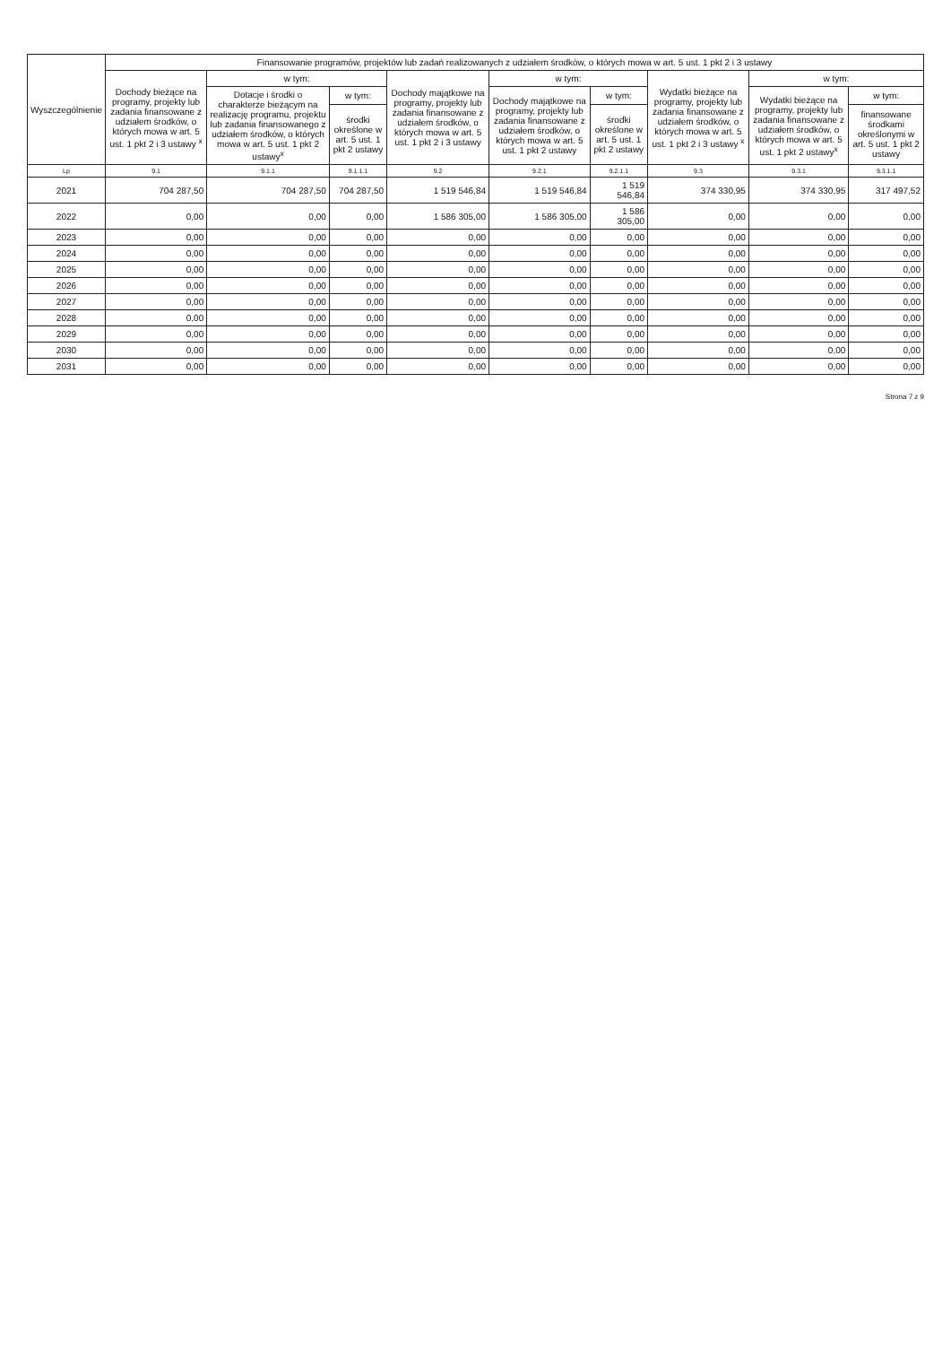| Wyszczególnienie | Finansowanie programów, projektów lub zadań realizowanych z udziałem środków, o których mowa w art. 5 ust. 1 pkt 2 i 3 ustawy | | | | | | | | |
| --- | --- | --- | --- | --- | --- | --- | --- | --- | --- |
| | Dochody bieżące na programy, projekty lub zadania finansowane z udziałem środków, o których mowa w art. 5 ust. 1 pkt 2 i 3 ustawy <sup>x</sup> | w tym: | | Dochody majątkowe na programy, projekty lub zadania finansowane z udziałem środków, o których mowa w art. 5 ust. 1 pkt 2 i 3 ustawy | w tym: | | Wydatki bieżące na programy, projekty lub zadania finansowane z udziałem środków, o których mowa w art. 5 ust. 1 pkt 2 i 3 ustawy <sup>x</sup> | w tym: | |
| | | Dotacje i środki o charakterze bieżącym na realizację programu, projektu lub zadania finansowanego z udziałem środków, o których mowa w art. 5 ust. 1 pkt 2 ustawy<sup>x</sup> | w tym: | | Dochody majątkowe na programy, projekty lub zadania finansowane z udziałem środków, o których mowa w art. 5 ust. 1 pkt 2 ustawy | w tym: | | Wydatki bieżące na programy, projekty lub zadania finansowane z udziałem środków, o których mowa w art. 5 ust. 1 pkt 2 ustawy<sup>x</sup> | w tym: |
| | | | środki określone w art. 5 ust. 1 pkt 2 ustawy | | | środki określone w art. 5 ust. 1 pkt 2 ustawy | | | finansowane środkami określonymi w art. 5 ust. 1 pkt 2 ustawy |
| Lp | 9.1 | 9.1.1 | 9.1.1.1 | 9.2 | 9.2.1 | 9.2.1.1 | 9.3 | 9.3.1 | 9.3.1.1 |
| 2021 | 704 287,50 | 704 287,50 | 704 287,50 | 1 519 546,84 | 1 519 546,84 | 1 519 546,84 | 374 330,95 | 374 330,95 | 317 497,52 |
| 2022 | 0,00 | 0,00 | 0,00 | 1 586 305,00 | 1 586 305,00 | 1 586 305,00 | 0,00 | 0,00 | 0,00 |
| 2023 | 0,00 | 0,00 | 0,00 | 0,00 | 0,00 | 0,00 | 0,00 | 0,00 | 0,00 |
| 2024 | 0,00 | 0,00 | 0,00 | 0,00 | 0,00 | 0,00 | 0,00 | 0,00 | 0,00 |
| 2025 | 0,00 | 0,00 | 0,00 | 0,00 | 0,00 | 0,00 | 0,00 | 0,00 | 0,00 |
| 2026 | 0,00 | 0,00 | 0,00 | 0,00 | 0,00 | 0,00 | 0,00 | 0,00 | 0,00 |
| 2027 | 0,00 | 0,00 | 0,00 | 0,00 | 0,00 | 0,00 | 0,00 | 0,00 | 0,00 |
| 2028 | 0,00 | 0,00 | 0,00 | 0,00 | 0,00 | 0,00 | 0,00 | 0,00 | 0,00 |
| 2029 | 0,00 | 0,00 | 0,00 | 0,00 | 0,00 | 0,00 | 0,00 | 0,00 | 0,00 |
| 2030 | 0,00 | 0,00 | 0,00 | 0,00 | 0,00 | 0,00 | 0,00 | 0,00 | 0,00 |
| 2031 | 0,00 | 0,00 | 0,00 | 0,00 | 0,00 | 0,00 | 0,00 | 0,00 | 0,00 |
Strona 7 z 9